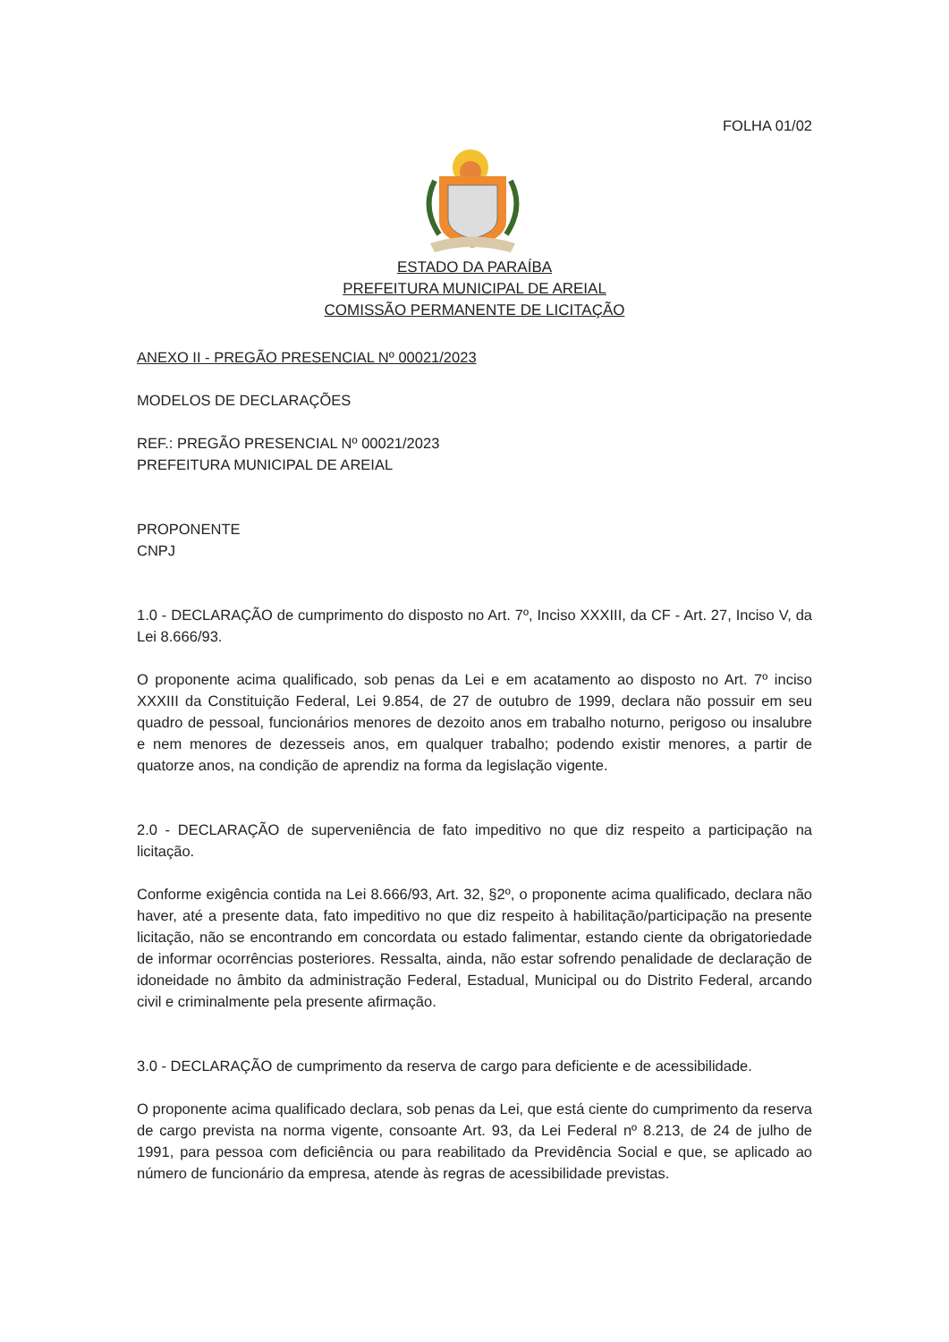FOLHA 01/02
ESTADO DA PARAÍBA
PREFEITURA MUNICIPAL DE AREIAL
COMISSÃO PERMANENTE DE LICITAÇÃO
ANEXO II - PREGÃO PRESENCIAL Nº 00021/2023
MODELOS DE DECLARAÇÕES
REF.: PREGÃO PRESENCIAL Nº 00021/2023
PREFEITURA MUNICIPAL DE AREIAL
PROPONENTE
CNPJ
1.0 - DECLARAÇÃO de cumprimento do disposto no Art. 7º, Inciso XXXIII, da CF - Art. 27, Inciso V, da Lei 8.666/93.
O proponente acima qualificado, sob penas da Lei e em acatamento ao disposto no Art. 7º inciso XXXIII da Constituição Federal, Lei 9.854, de 27 de outubro de 1999, declara não possuir em seu quadro de pessoal, funcionários menores de dezoito anos em trabalho noturno, perigoso ou insalubre e nem menores de dezesseis anos, em qualquer trabalho; podendo existir menores, a partir de quatorze anos, na condição de aprendiz na forma da legislação vigente.
2.0 - DECLARAÇÃO de superveniência de fato impeditivo no que diz respeito a participação na licitação.
Conforme exigência contida na Lei 8.666/93, Art. 32, §2º, o proponente acima qualificado, declara não haver, até a presente data, fato impeditivo no que diz respeito à habilitação/participação na presente licitação, não se encontrando em concordata ou estado falimentar, estando ciente da obrigatoriedade de informar ocorrências posteriores. Ressalta, ainda, não estar sofrendo penalidade de declaração de idoneidade no âmbito da administração Federal, Estadual, Municipal ou do Distrito Federal, arcando civil e criminalmente pela presente afirmação.
3.0 - DECLARAÇÃO de cumprimento da reserva de cargo para deficiente e de acessibilidade.
O proponente acima qualificado declara, sob penas da Lei, que está ciente do cumprimento da reserva de cargo prevista na norma vigente, consoante Art. 93, da Lei Federal nº 8.213, de 24 de julho de 1991, para pessoa com deficiência ou para reabilitado da Previdência Social e que, se aplicado ao número de funcionário da empresa, atende às regras de acessibilidade previstas.